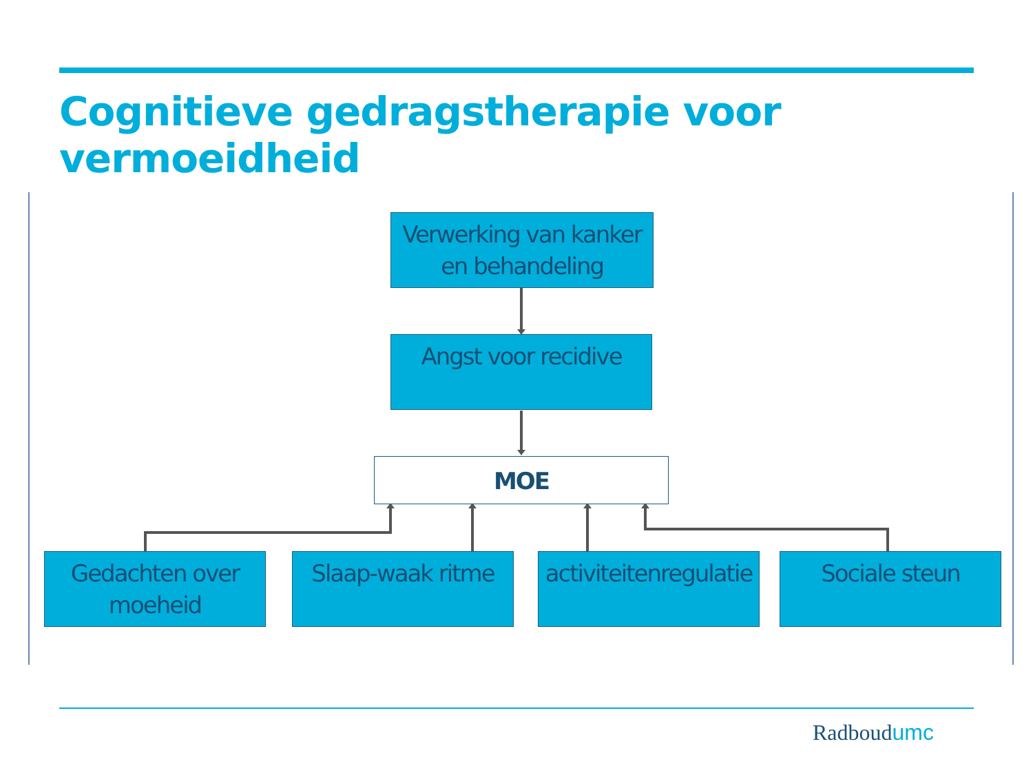Cognitieve gedragstherapie voor vermoeidheid
Verwerking van kanker en behandeling
Angst voor recidive
MOE
Gedachten over moeheid
Slaap-waak ritme
activiteitenregulatie
Sociale steun
Radboudumc